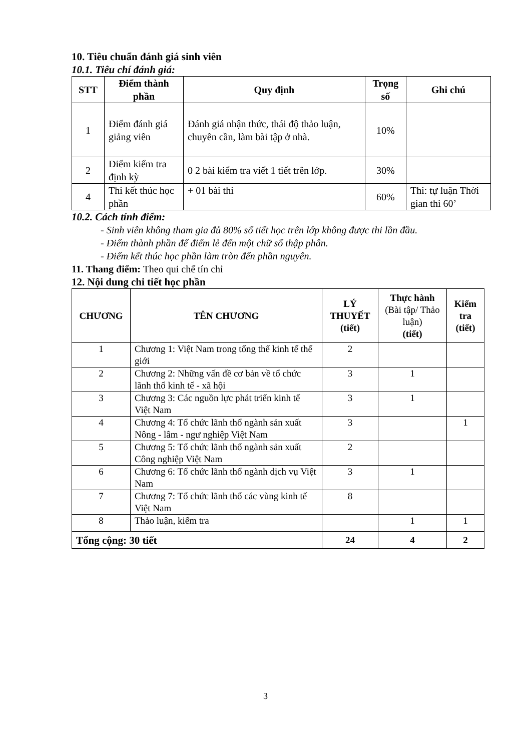10. Tiêu chuẩn đánh giá sinh viên
10.1. Tiêu chí đánh giá:
| STT | Điểm thành phần | Quy định | Trọng số | Ghi chú |
| --- | --- | --- | --- | --- |
| 1 | Điểm đánh giá giảng viên | Đánh giá nhận thức, thái độ thảo luận, chuyên cần, làm bài tập ở nhà. | 10% | |
| 2 | Điểm kiểm tra định kỳ | 0 2 bài kiểm tra viết 1 tiết trên lớp. | 30% | |
| 4 | Thi kết thúc học phần | + 01 bài thi | 60% | Thi: tự luận Thời gian thi 60’ |
10.2. Cách tính điểm:
- Sinh viên không tham gia đủ 80% số tiết học trên lớp không được thi lần đầu.
- Điểm thành phần để điểm lẻ đến một chữ số thập phân.
- Điểm kết thúc học phần làm tròn đến phần nguyên.
11. Thang điểm: Theo qui chế tín chỉ
12. Nội dung chi tiết học phần
| CHƯƠNG | TÊN CHƯƠNG | LÝ THUYẾT (tiết) | Thực hành (Bài tập/ Thảo luận) (tiết) | Kiểm tra (tiết) |
| --- | --- | --- | --- | --- |
| 1 | Chương 1: Việt Nam trong tổng thể kinh tế thế giới | 2 | | |
| 2 | Chương 2: Những vấn đề cơ bản về tổ chức lãnh thổ kinh tế - xã hội | 3 | 1 | |
| 3 | Chương 3: Các nguồn lực phát triển kinh tế Việt Nam | 3 | 1 | |
| 4 | Chương 4: Tổ chức lãnh thổ ngành sản xuất Nông - lâm - ngư nghiệp Việt Nam | 3 | | 1 |
| 5 | Chương 5: Tổ chức lãnh thổ ngành sản xuất Công nghiệp Việt Nam | 2 | | |
| 6 | Chương 6: Tổ chức lãnh thổ ngành dịch vụ Việt Nam | 3 | 1 | |
| 7 | Chương 7: Tổ chức lãnh thổ các vùng kinh tế Việt Nam | 8 | | |
| 8 | Thảo luận, kiểm tra | | 1 | 1 |
| Tổng cộng: 30 tiết | | 24 | 4 | 2 |
3